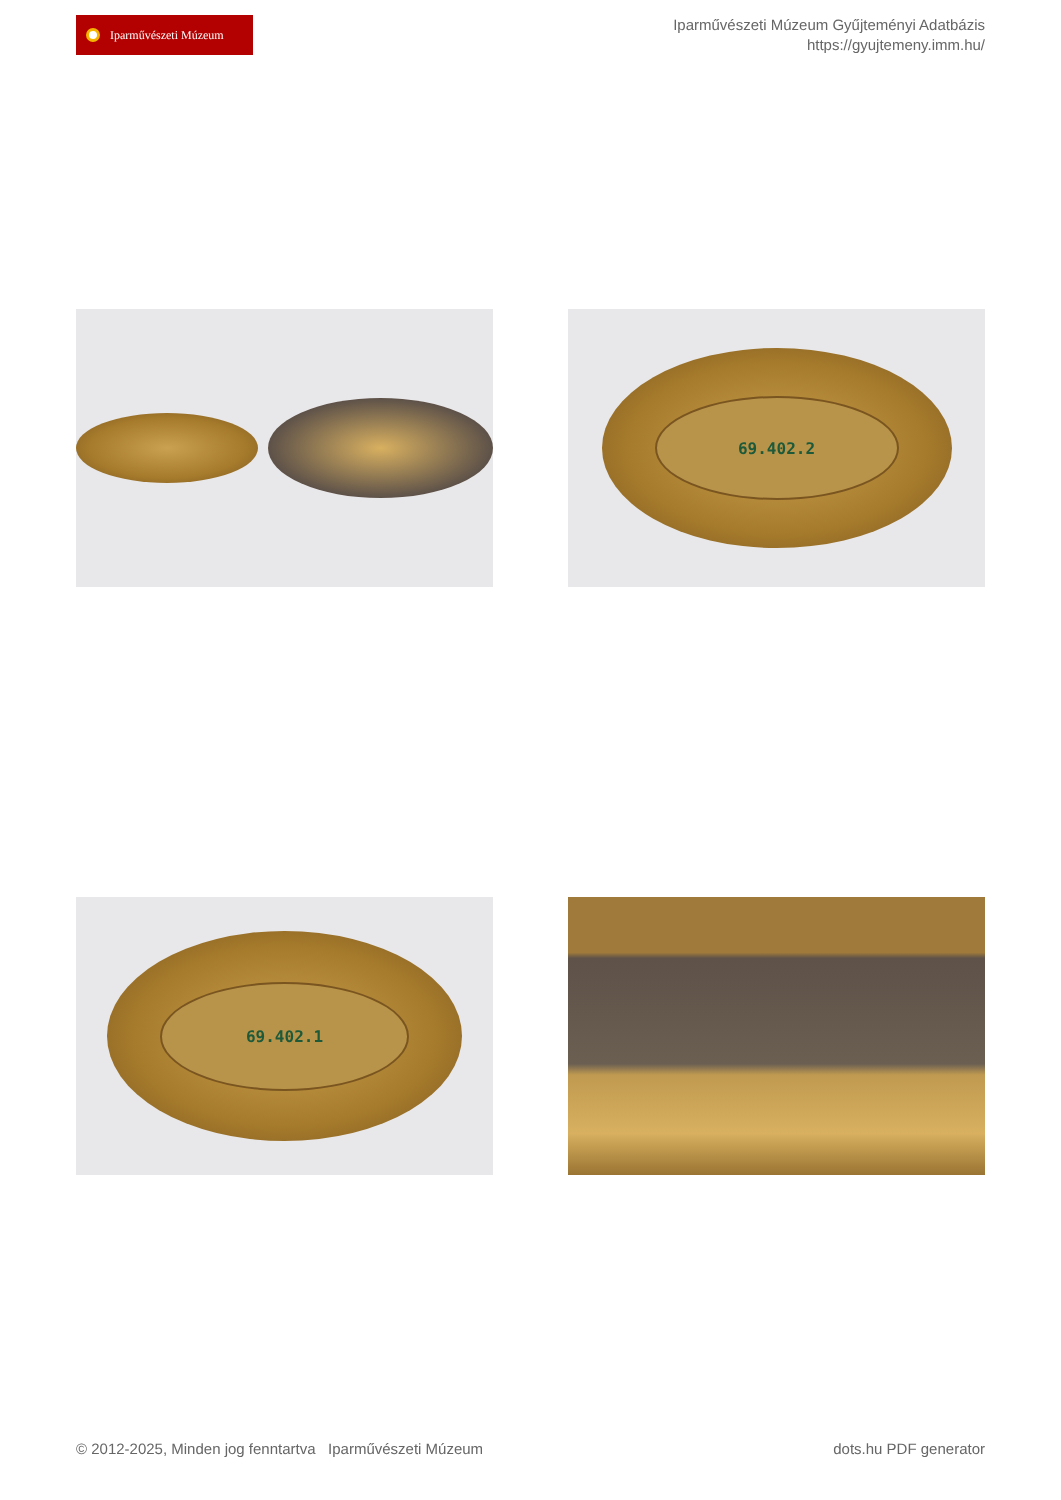Iparművészeti Múzeum
Iparművészeti Múzeum Gyűjteményi Adatbázis
https://gyujtemeny.imm.hu/
69.402.2
69.402.1
© 2012-2025, Minden jog fenntartva Iparművészeti Múzeum
dots.hu PDF generator